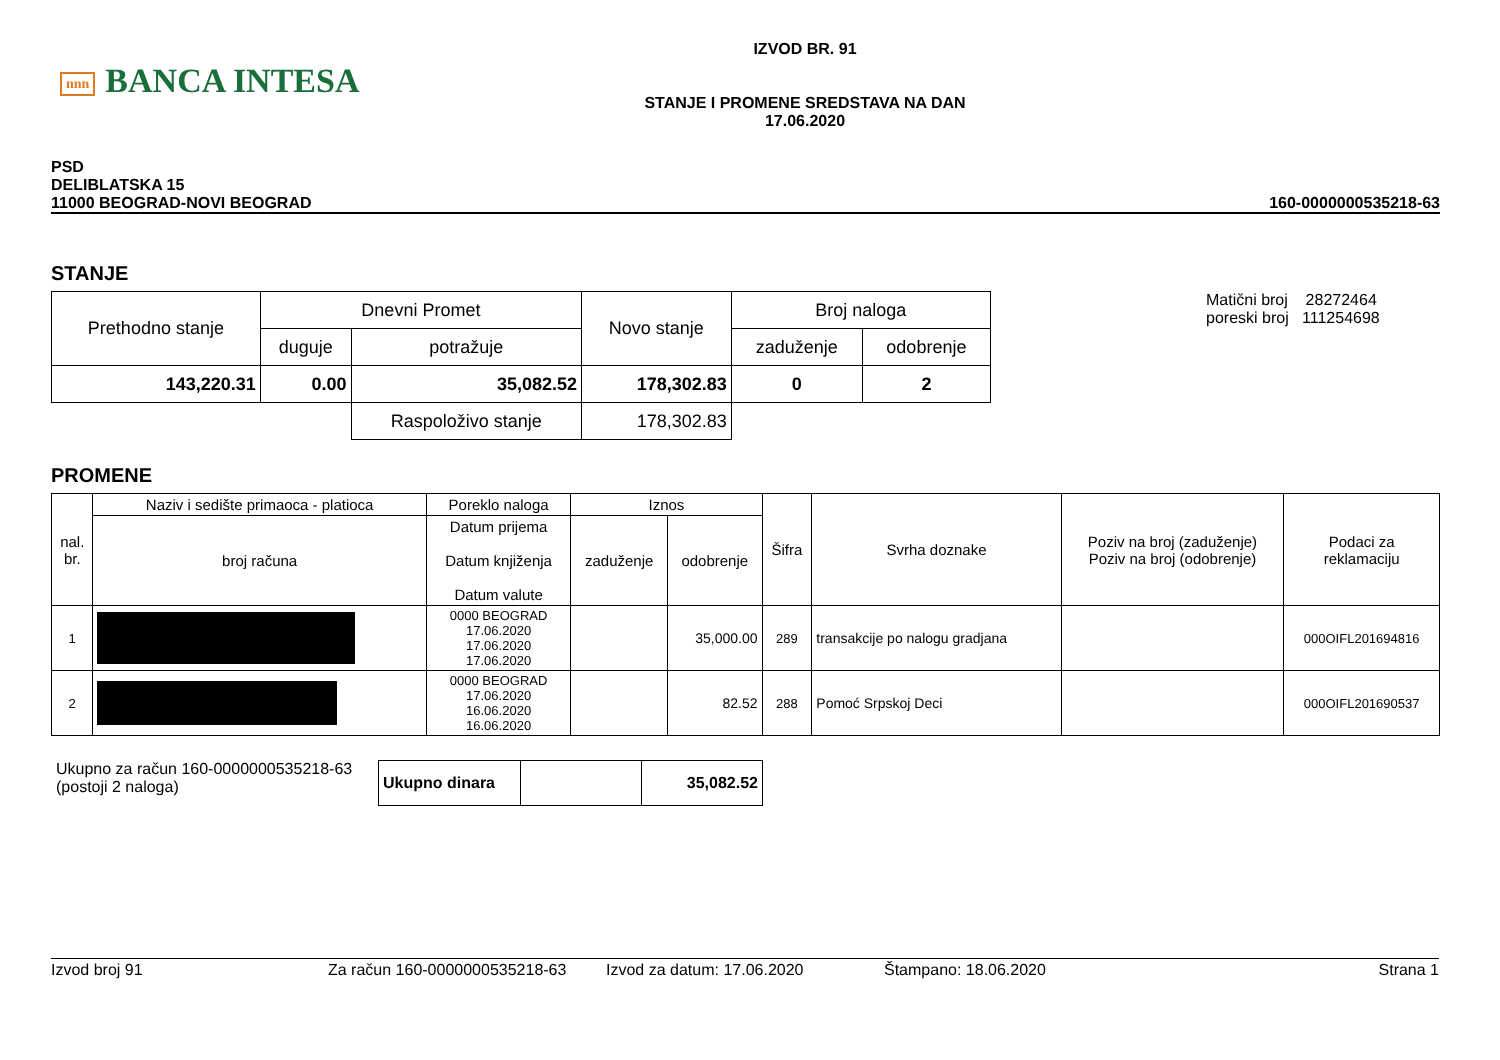nnn BANCA INTESA
IZVOD BR. 91
STANJE I PROMENE SREDSTAVA NA DAN 17.06.2020
PSD
DELIBLATSKA 15
11000 BEOGRAD-NOVI BEOGRAD
160-0000000535218-63
STANJE
| Prethodno stanje | Dnevni Promet | | Novo stanje | Broj naloga | |
| | duguje | potražuje | | zaduženje | odobrenje |
| 143,220.31 | 0.00 | 35,082.52 | 178,302.83 | 0 | 2 |
| | | Raspoloživo stanje | 178,302.83 | | |
Matični broj 28272464
poreski broj 111254698
PROMENE
| nal. br. | Naziv i sedište primaoca - platioca | Poreklo naloga | Iznos | | Šifra | Svrha doznake | Poziv na broj (zaduženje) Poziv na broj (odobrenje) | Podaci za reklamaciju |
| --- | --- | --- | --- | --- | --- | --- | --- | --- |
| | broj računa | Datum prijema Datum knjiženja Datum valute | zaduženje | odobrenje | | | | |
| 1 | | 0000 BEOGRAD 17.06.2020 17.06.2020 17.06.2020 | | 35,000.00 | 289 | transakcije po nalogu gradjana | | 000OIFL201694816 |
| 2 | | 0000 BEOGRAD 17.06.2020 16.06.2020 16.06.2020 | | 82.52 | 288 | Pomoć Srpskoj Deci | | 000OIFL201690537 |
Ukupno za račun 160-0000000535218-63
(postoji 2 naloga)
| Ukupno dinara | | 35,082.52 |
Izvod broj 91 Za račun 160-0000000535218-63 Izvod za datum: 17.06.2020 Štampano: 18.06.2020 Strana 1